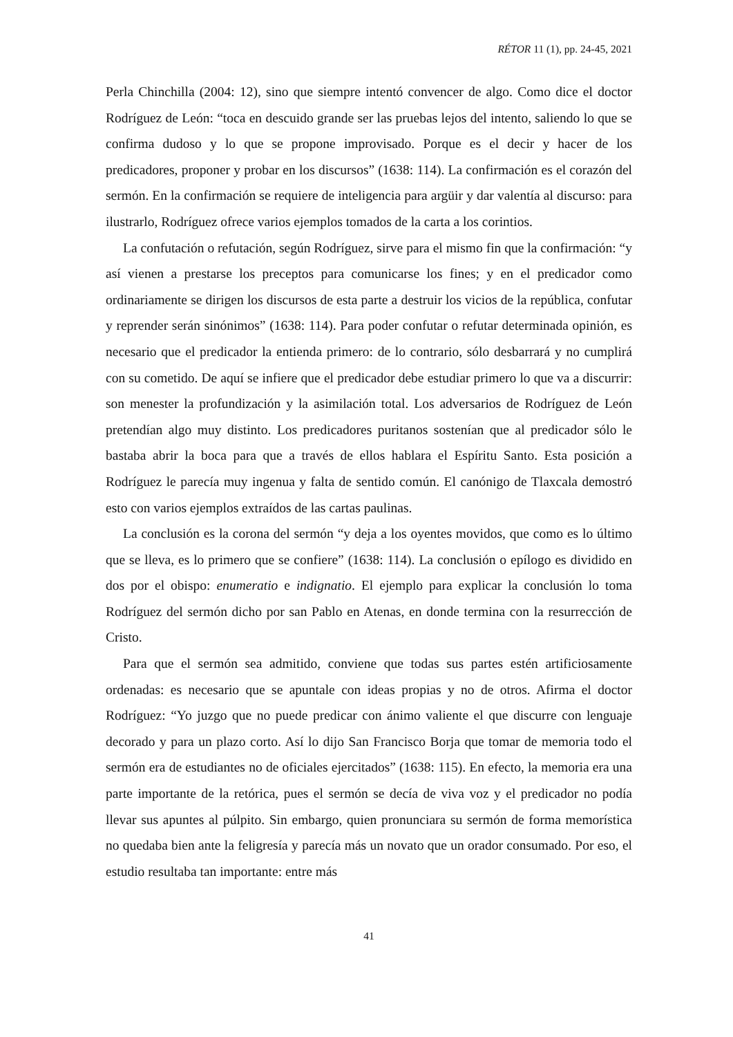RÉTOR 11 (1), pp. 24-45, 2021
Perla Chinchilla (2004: 12), sino que siempre intentó convencer de algo. Como dice el doctor Rodríguez de León: “toca en descuido grande ser las pruebas lejos del intento, saliendo lo que se confirma dudoso y lo que se propone improvisado. Porque es el decir y hacer de los predicadores, proponer y probar en los discursos” (1638: 114). La confirmación es el corazón del sermón. En la confirmación se requiere de inteligencia para argüir y dar valentía al discurso: para ilustrarlo, Rodríguez ofrece varios ejemplos tomados de la carta a los corintios.
La confutación o refutación, según Rodríguez, sirve para el mismo fin que la confirmación: “y así vienen a prestarse los preceptos para comunicarse los fines; y en el predicador como ordinariamente se dirigen los discursos de esta parte a destruir los vicios de la república, confutar y reprender serán sinónimos” (1638: 114). Para poder confutar o refutar determinada opinión, es necesario que el predicador la entienda primero: de lo contrario, sólo desbarrará y no cumplirá con su cometido. De aquí se infiere que el predicador debe estudiar primero lo que va a discurrir: son menester la profundización y la asimilación total. Los adversarios de Rodríguez de León pretendían algo muy distinto. Los predicadores puritanos sostenían que al predicador sólo le bastaba abrir la boca para que a través de ellos hablara el Espíritu Santo. Esta posición a Rodríguez le parecía muy ingenua y falta de sentido común. El canónigo de Tlaxcala demostró esto con varios ejemplos extraídos de las cartas paulinas.
La conclusión es la corona del sermón “y deja a los oyentes movidos, que como es lo último que se lleva, es lo primero que se confiere” (1638: 114). La conclusión o epílogo es dividido en dos por el obispo: enumeratio e indignatio. El ejemplo para explicar la conclusión lo toma Rodríguez del sermón dicho por san Pablo en Atenas, en donde termina con la resurrección de Cristo.
Para que el sermón sea admitido, conviene que todas sus partes estén artificiosamente ordenadas: es necesario que se apuntale con ideas propias y no de otros. Afirma el doctor Rodríguez: “Yo juzgo que no puede predicar con ánimo valiente el que discurre con lenguaje decorado y para un plazo corto. Así lo dijo San Francisco Borja que tomar de memoria todo el sermón era de estudiantes no de oficiales ejercitados” (1638: 115). En efecto, la memoria era una parte importante de la retórica, pues el sermón se decía de viva voz y el predicador no podía llevar sus apuntes al púlpito. Sin embargo, quien pronunciara su sermón de forma memorística no quedaba bien ante la feligresía y parecía más un novato que un orador consumado. Por eso, el estudio resultaba tan importante: entre más
41